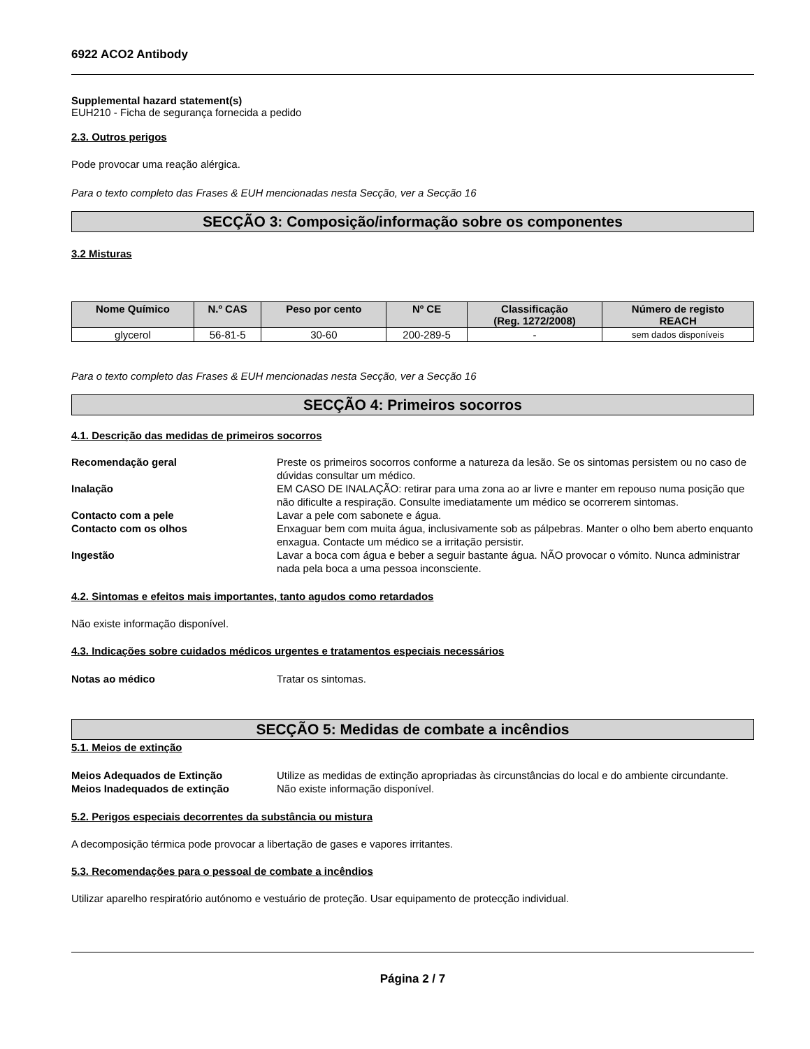6922 ACO2 Antibody
Supplemental hazard statement(s)
EUH210 - Ficha de segurança fornecida a pedido
2.3. Outros perigos
Pode provocar uma reação alérgica.
Para o texto completo das Frases & EUH mencionadas nesta Secção, ver a Secção 16
SECÇÃO 3: Composição/informação sobre os componentes
3.2 Misturas
| Nome Químico | N.º CAS | Peso por cento | Nº CE | Classificação (Reg. 1272/2008) | Número de registo REACH |
| --- | --- | --- | --- | --- | --- |
| glycerol | 56-81-5 | 30-60 | 200-289-5 | - | sem dados disponíveis |
Para o texto completo das Frases & EUH mencionadas nesta Secção, ver a Secção 16
SECÇÃO 4: Primeiros socorros
4.1. Descrição das medidas de primeiros socorros
| Recomendação geral | Preste os primeiros socorros conforme a natureza da lesão. Se os sintomas persistem ou no caso de dúvidas consultar um médico. |
| Inalação | EM CASO DE INALAÇÃO: retirar para uma zona ao ar livre e manter em repouso numa posição que não dificulte a respiração. Consulte imediatamente um médico se ocorrerem sintomas. |
| Contacto com a pele | Lavar a pele com sabonete e água. |
| Contacto com os olhos | Enxaguar bem com muita água, inclusivamente sob as pálpebras. Manter o olho bem aberto enquanto enxagua. Contacte um médico se a irritação persistir. |
| Ingestão | Lavar a boca com água e beber a seguir bastante água. NÃO provocar o vómito. Nunca administrar nada pela boca a uma pessoa inconsciente. |
4.2. Sintomas e efeitos mais importantes, tanto agudos como retardados
Não existe informação disponível.
4.3. Indicações sobre cuidados médicos urgentes e tratamentos especiais necessários
| Notas ao médico | Tratar os sintomas. |
SECÇÃO 5: Medidas de combate a incêndios
5.1. Meios de extinção
| Meios Adequados de Extinção | Utilize as medidas de extinção apropriadas às circunstâncias do local e do ambiente circundante. |
| Meios Inadequados de extinção | Não existe informação disponível. |
5.2. Perigos especiais decorrentes da substância ou mistura
A decomposição térmica pode provocar a libertação de gases e vapores irritantes.
5.3. Recomendações para o pessoal de combate a incêndios
Utilizar aparelho respiratório autónomo e vestuário de proteção. Usar equipamento de protecção individual.
Página 2 / 7